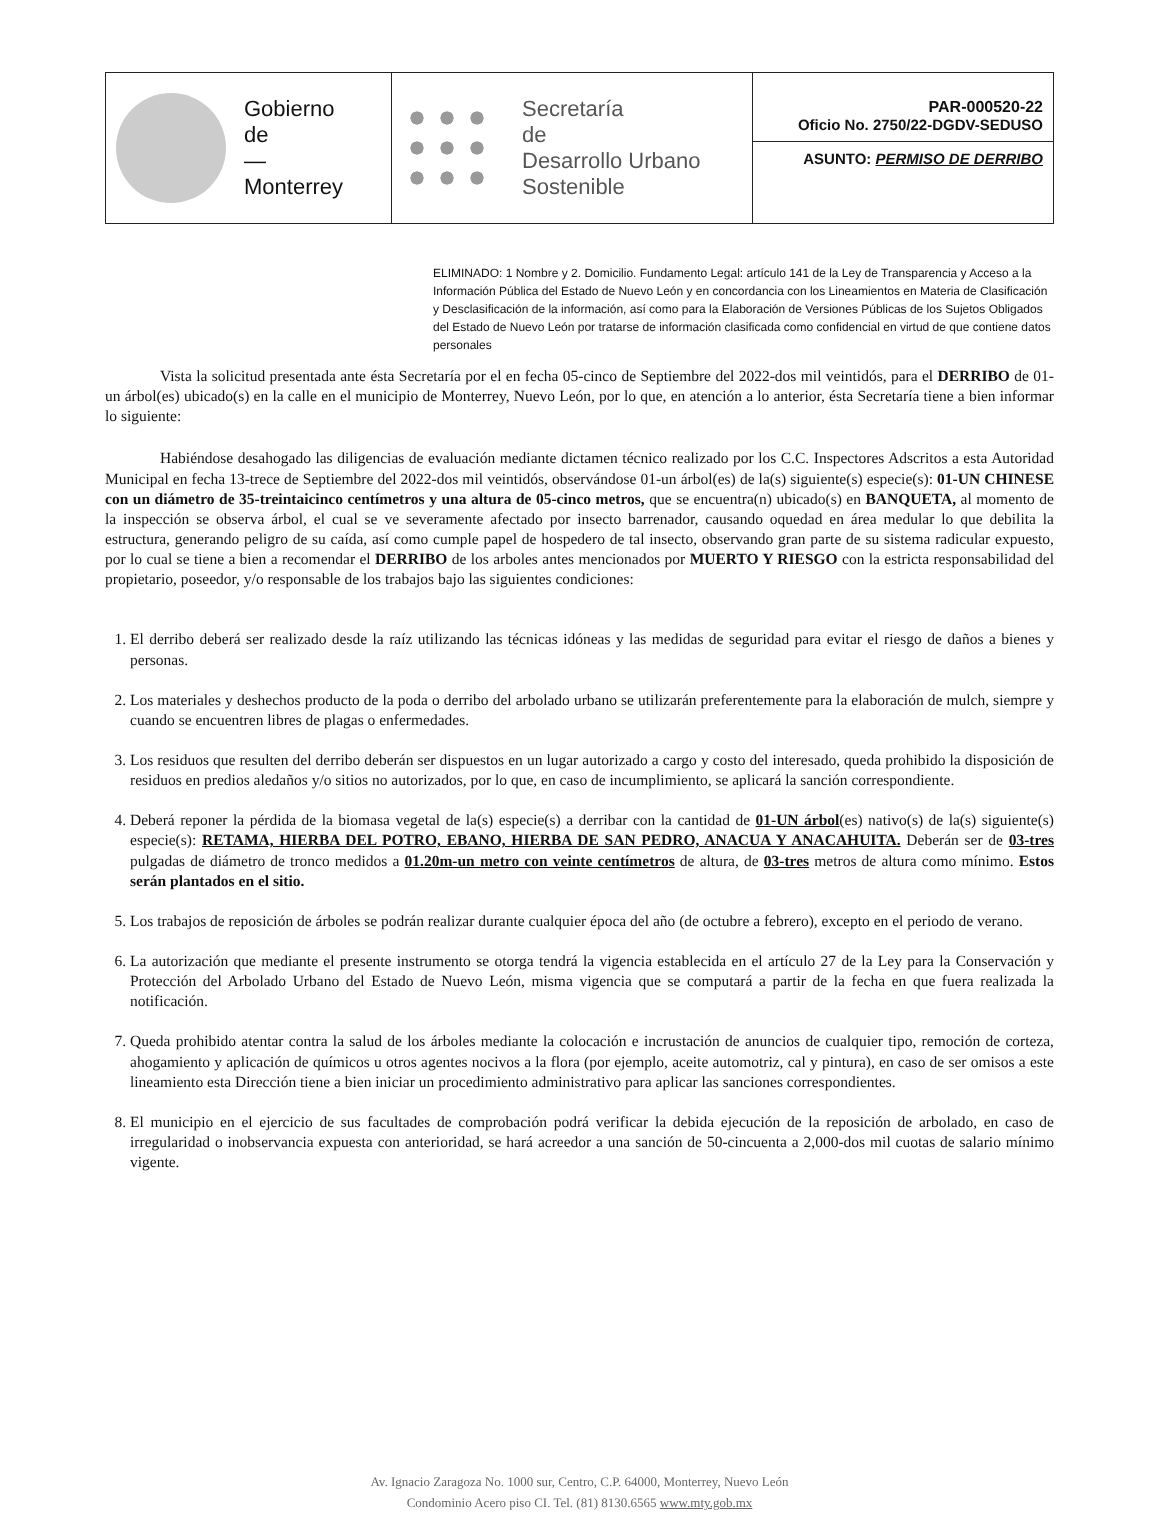Gobierno
de
—
Monterrey
Secretaría
de
Desarrollo Urbano
Sostenible
PAR-000520-22
Oficio No. 2750/22-DGDV-SEDUSO
ASUNTO: PERMISO DE DERRIBO
ELIMINADO: 1 Nombre y 2. Domicilio. Fundamento Legal: artículo 141 de la Ley de Transparencia y Acceso a la Información Pública del Estado de Nuevo León y en concordancia con los Lineamientos en Materia de Clasificación y Desclasificación de la información, así como para la Elaboración de Versiones Públicas de los Sujetos Obligados del Estado de Nuevo León por tratarse de información clasificada como confidencial en virtud de que contiene datos personales
Vista la solicitud presentada ante ésta Secretaría por el en fecha 05-cinco de Septiembre del 2022-dos mil veintidós, para el DERRIBO de 01-un árbol(es) ubicado(s) en la calle en el municipio de Monterrey, Nuevo León, por lo que, en atención a lo anterior, ésta Secretaría tiene a bien informar lo siguiente:
Habiéndose desahogado las diligencias de evaluación mediante dictamen técnico realizado por los C.C. Inspectores Adscritos a esta Autoridad Municipal en fecha 13-trece de Septiembre del 2022-dos mil veintidós, observándose 01-un árbol(es) de la(s) siguiente(s) especie(s): 01-UN CHINESE con un diámetro de 35-treintaicinco centímetros y una altura de 05-cinco metros, que se encuentra(n) ubicado(s) en BANQUETA, al momento de la inspección se observa árbol, el cual se ve severamente afectado por insecto barrenador, causando oquedad en área medular lo que debilita la estructura, generando peligro de su caída, así como cumple papel de hospedero de tal insecto, observando gran parte de su sistema radicular expuesto, por lo cual se tiene a bien a recomendar el DERRIBO de los arboles antes mencionados por MUERTO Y RIESGO con la estricta responsabilidad del propietario, poseedor, y/o responsable de los trabajos bajo las siguientes condiciones:
1. El derribo deberá ser realizado desde la raíz utilizando las técnicas idóneas y las medidas de seguridad para evitar el riesgo de daños a bienes y personas.
2. Los materiales y deshechos producto de la poda o derribo del arbolado urbano se utilizarán preferentemente para la elaboración de mulch, siempre y cuando se encuentren libres de plagas o enfermedades.
3. Los residuos que resulten del derribo deberán ser dispuestos en un lugar autorizado a cargo y costo del interesado, queda prohibido la disposición de residuos en predios aledaños y/o sitios no autorizados, por lo que, en caso de incumplimiento, se aplicará la sanción correspondiente.
4. Deberá reponer la pérdida de la biomasa vegetal de la(s) especie(s) a derribar con la cantidad de 01-UN árbol(es) nativo(s) de la(s) siguiente(s) especie(s): RETAMA, HIERBA DEL POTRO, EBANO, HIERBA DE SAN PEDRO, ANACUA Y ANACAHUITA. Deberán ser de 03-tres pulgadas de diámetro de tronco medidos a 01.20m-un metro con veinte centímetros de altura, de 03-tres metros de altura como mínimo. Estos serán plantados en el sitio.
5. Los trabajos de reposición de árboles se podrán realizar durante cualquier época del año (de octubre a febrero), excepto en el periodo de verano.
6. La autorización que mediante el presente instrumento se otorga tendrá la vigencia establecida en el artículo 27 de la Ley para la Conservación y Protección del Arbolado Urbano del Estado de Nuevo León, misma vigencia que se computará a partir de la fecha en que fuera realizada la notificación.
7. Queda prohibido atentar contra la salud de los árboles mediante la colocación e incrustación de anuncios de cualquier tipo, remoción de corteza, ahogamiento y aplicación de químicos u otros agentes nocivos a la flora (por ejemplo, aceite automotriz, cal y pintura), en caso de ser omisos a este lineamiento esta Dirección tiene a bien iniciar un procedimiento administrativo para aplicar las sanciones correspondientes.
8. El municipio en el ejercicio de sus facultades de comprobación podrá verificar la debida ejecución de la reposición de arbolado, en caso de irregularidad o inobservancia expuesta con anterioridad, se hará acreedor a una sanción de 50-cincuenta a 2,000-dos mil cuotas de salario mínimo vigente.
Av. Ignacio Zaragoza No. 1000 sur, Centro, C.P. 64000, Monterrey, Nuevo León
Condominio Acero piso CI. Tel. (81) 8130.6565 www.mty.gob.mx